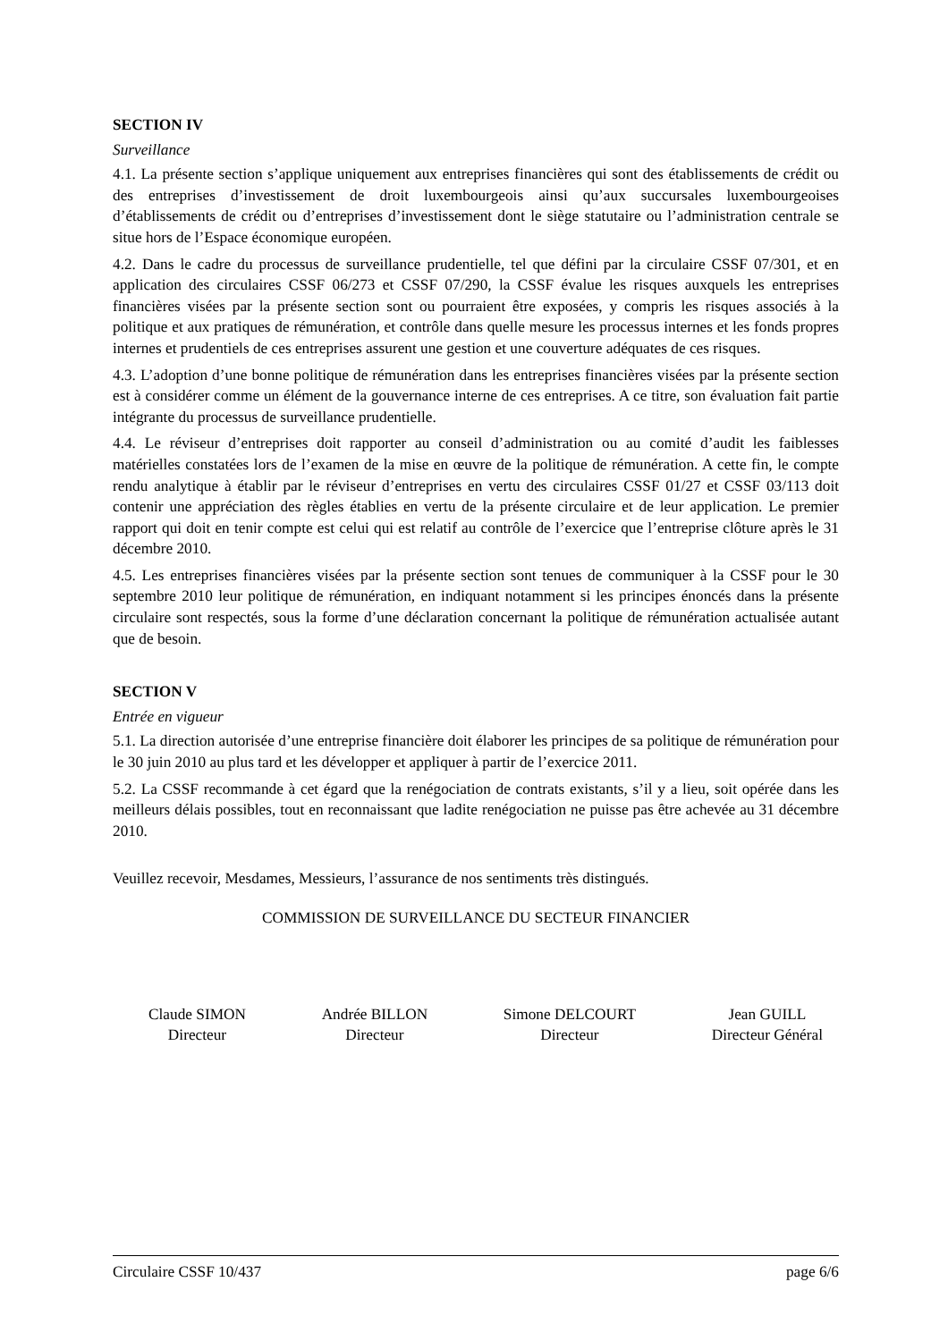SECTION IV
Surveillance
4.1. La présente section s’applique uniquement aux entreprises financières qui sont des établissements de crédit ou des entreprises d’investissement de droit luxembourgeois ainsi qu’aux succursales luxembourgeoises d’établissements de crédit ou d’entreprises d’investissement dont le siège statutaire ou l’administration centrale se situe hors de l’Espace économique européen.
4.2. Dans le cadre du processus de surveillance prudentielle, tel que défini par la circulaire CSSF 07/301, et en application des circulaires CSSF 06/273 et CSSF 07/290, la CSSF évalue les risques auxquels les entreprises financières visées par la présente section sont ou pourraient être exposées, y compris les risques associés à la politique et aux pratiques de rémunération, et contrôle dans quelle mesure les processus internes et les fonds propres internes et prudentiels de ces entreprises assurent une gestion et une couverture adéquates de ces risques.
4.3. L’adoption d’une bonne politique de rémunération dans les entreprises financières visées par la présente section est à considérer comme un élément de la gouvernance interne de ces entreprises. A ce titre, son évaluation fait partie intégrante du processus de surveillance prudentielle.
4.4. Le réviseur d’entreprises doit rapporter au conseil d’administration ou au comité d’audit les faiblesses matérielles constatées lors de l’examen de la mise en œuvre de la politique de rémunération. A cette fin, le compte rendu analytique à établir par le réviseur d’entreprises en vertu des circulaires CSSF 01/27 et CSSF 03/113 doit contenir une appréciation des règles établies en vertu de la présente circulaire et de leur application. Le premier rapport qui doit en tenir compte est celui qui est relatif au contrôle de l’exercice que l’entreprise clôture après le 31 décembre 2010.
4.5. Les entreprises financières visées par la présente section sont tenues de communiquer à la CSSF pour le 30 septembre 2010 leur politique de rémunération, en indiquant notamment si les principes énoncés dans la présente circulaire sont respectés, sous la forme d’une déclaration concernant la politique de rémunération actualisée autant que de besoin.
SECTION V
Entrée en vigueur
5.1. La direction autorisée d’une entreprise financière doit élaborer les principes de sa politique de rémunération pour le 30 juin 2010 au plus tard et les développer et appliquer à partir de l’exercice 2011.
5.2. La CSSF recommande à cet égard que la renégociation de contrats existants, s’il y a lieu, soit opérée dans les meilleurs délais possibles, tout en reconnaissant que ladite renégociation ne puisse pas être achevée au 31 décembre 2010.
Veuillez recevoir, Mesdames, Messieurs, l’assurance de nos sentiments très distingués.
COMMISSION DE SURVEILLANCE DU SECTEUR FINANCIER
Claude SIMON
Directeur
Andrée BILLON
Directeur
Simone DELCOURT
Directeur
Jean GUILL
Directeur Général
Circulaire CSSF 10/437 page 6/6